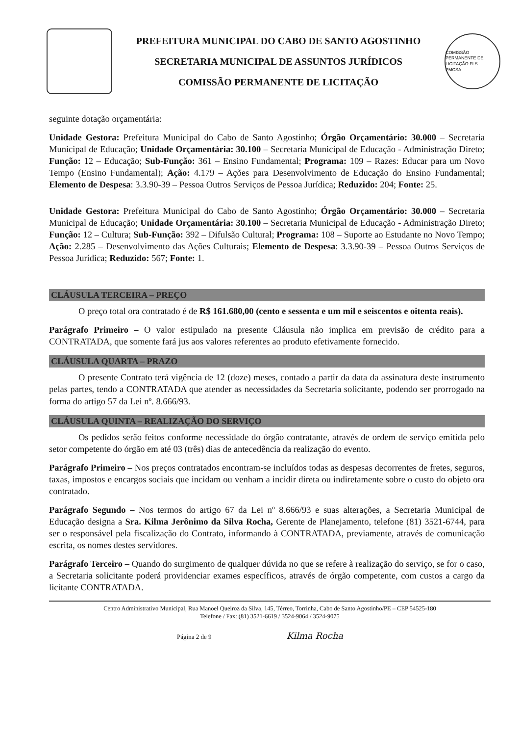PREFEITURA MUNICIPAL DO CABO DE SANTO AGOSTINHO
SECRETARIA MUNICIPAL DE ASSUNTOS JURÍDICOS
COMISSÃO PERMANENTE DE LICITAÇÃO
COMISSÃO PERMANENTE DE LICITAÇÃO FLS.____ PMCSA
seguinte dotação orçamentária:
Unidade Gestora: Prefeitura Municipal do Cabo de Santo Agostinho; Órgão Orçamentário: 30.000 – Secretaria Municipal de Educação; Unidade Orçamentária: 30.100 – Secretaria Municipal de Educação - Administração Direto; Função: 12 – Educação; Sub-Função: 361 – Ensino Fundamental; Programa: 109 – Razes: Educar para um Novo Tempo (Ensino Fundamental); Ação: 4.179 – Ações para Desenvolvimento de Educação do Ensino Fundamental; Elemento de Despesa: 3.3.90-39 – Pessoa Outros Serviços de Pessoa Jurídica; Reduzido: 204; Fonte: 25.
Unidade Gestora: Prefeitura Municipal do Cabo de Santo Agostinho; Órgão Orçamentário: 30.000 – Secretaria Municipal de Educação; Unidade Orçamentária: 30.100 – Secretaria Municipal de Educação - Administração Direto; Função: 12 – Cultura; Sub-Função: 392 – Difulsão Cultural; Programa: 108 – Suporte ao Estudante no Novo Tempo; Ação: 2.285 – Desenvolvimento das Ações Culturais; Elemento de Despesa: 3.3.90-39 – Pessoa Outros Serviços de Pessoa Jurídica; Reduzido: 567; Fonte: 1.
CLÁUSULA TERCEIRA – PREÇO
O preço total ora contratado é de R$ 161.680,00 (cento e sessenta e um mil e seiscentos e oitenta reais).
Parágrafo Primeiro – O valor estipulado na presente Cláusula não implica em previsão de crédito para a CONTRATADA, que somente fará jus aos valores referentes ao produto efetivamente fornecido.
CLÁUSULA QUARTA – PRAZO
O presente Contrato terá vigência de 12 (doze) meses, contado a partir da data da assinatura deste instrumento pelas partes, tendo a CONTRATADA que atender as necessidades da Secretaria solicitante, podendo ser prorrogado na forma do artigo 57 da Lei nº. 8.666/93.
CLÁUSULA QUINTA – REALIZAÇÃO DO SERVIÇO
Os pedidos serão feitos conforme necessidade do órgão contratante, através de ordem de serviço emitida pelo setor competente do órgão em até 03 (três) dias de antecedência da realização do evento.
Parágrafo Primeiro – Nos preços contratados encontram-se incluídos todas as despesas decorrentes de fretes, seguros, taxas, impostos e encargos sociais que incidam ou venham a incidir direta ou indiretamente sobre o custo do objeto ora contratado.
Parágrafo Segundo – Nos termos do artigo 67 da Lei nº 8.666/93 e suas alterações, a Secretaria Municipal de Educação designa a Sra. Kilma Jerônimo da Silva Rocha, Gerente de Planejamento, telefone (81) 3521-6744, para ser o responsável pela fiscalização do Contrato, informando à CONTRATADA, previamente, através de comunicação escrita, os nomes destes servidores.
Parágrafo Terceiro – Quando do surgimento de qualquer dúvida no que se refere à realização do serviço, se for o caso, a Secretaria solicitante poderá providenciar exames específicos, através de órgão competente, com custos a cargo da licitante CONTRATADA.
Centro Administrativo Municipal, Rua Manoel Queiroz da Silva, 145, Térreo, Torrinha, Cabo de Santo Agostinho/PE – CEP 54525-180
Telefone / Fax: (81) 3521-6619 / 3524-9064 / 3524-9075
Página 2 de 9 Kilma Rocha